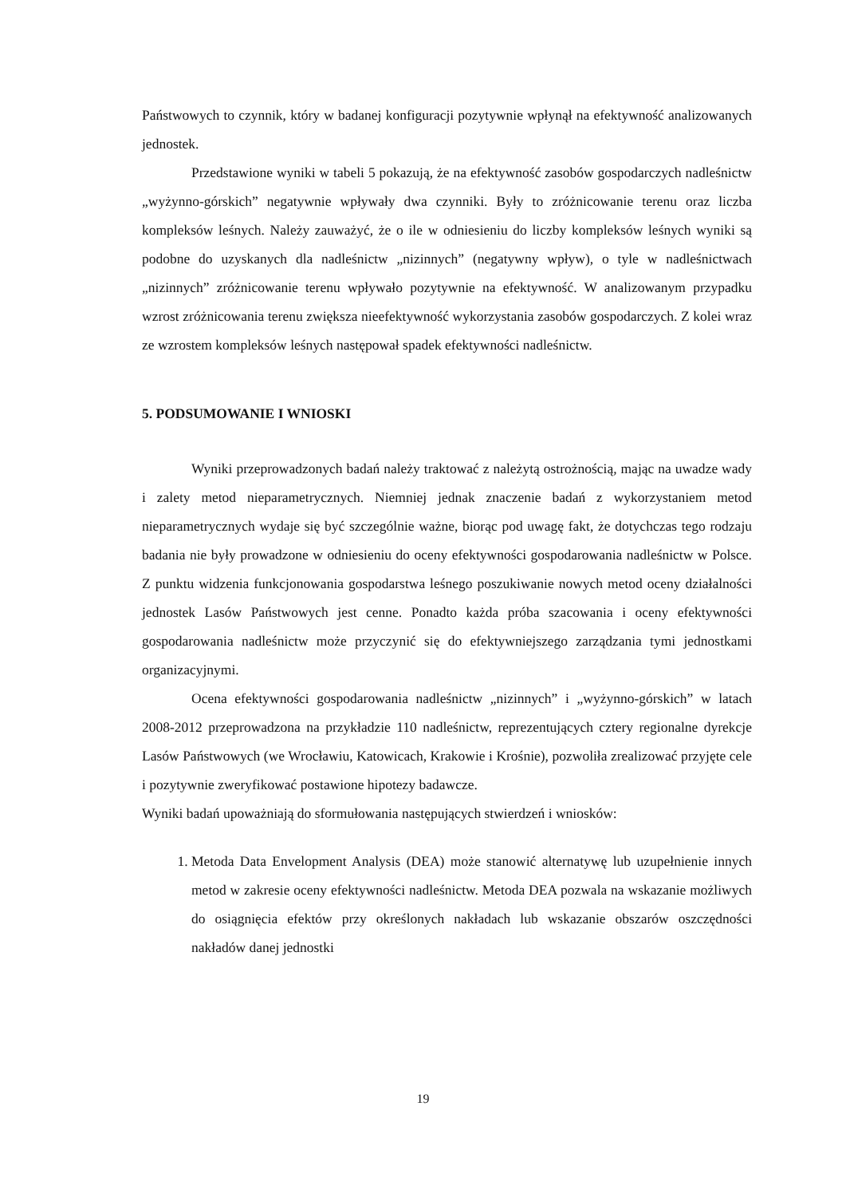Państwowych to czynnik, który w badanej konfiguracji pozytywnie wpłynął na efektywność analizowanych jednostek.
Przedstawione wyniki w tabeli 5 pokazują, że na efektywność zasobów gospodarczych nadleśnictw „wyżynno-górskich” negatywnie wpływały dwa czynniki. Były to zróżnicowanie terenu oraz liczba kompleksów leśnych. Należy zauważyć, że o ile w odniesieniu do liczby kompleksów leśnych wyniki są podobne do uzyskanych dla nadleśnictw „nizinnych” (negatywny wpływ), o tyle w nadleśnictwach „nizinnych” zróżnicowanie terenu wpływało pozytywnie na efektywność. W analizowanym przypadku wzrost zróżnicowania terenu zwiększa nieefektywność wykorzystania zasobów gospodarczych. Z kolei wraz ze wzrostem kompleksów leśnych następował spadek efektywności nadleśnictw.
5. PODSUMOWANIE I WNIOSKI
Wyniki przeprowadzonych badań należy traktować z należytą ostrożnością, mając na uwadze wady i zalety metod nieparametrycznych. Niemniej jednak znaczenie badań z wykorzystaniem metod nieparametrycznych wydaje się być szczególnie ważne, biorąc pod uwagę fakt, że dotychczas tego rodzaju badania nie były prowadzone w odniesieniu do oceny efektywności gospodarowania nadleśnictw w Polsce. Z punktu widzenia funkcjonowania gospodarstwa leśnego poszukiwanie nowych metod oceny działalności jednostek Lasów Państwowych jest cenne. Ponadto każda próba szacowania i oceny efektywności gospodarowania nadleśnictw może przyczynić się do efektywniejszego zarządzania tymi jednostkami organizacyjnymi.
Ocena efektywności gospodarowania nadleśnictw „nizinnych” i „wyżynno-górskich” w latach 2008-2012 przeprowadzona na przykładzie 110 nadleśnictw, reprezentujących cztery regionalne dyrekcje Lasów Państwowych (we Wrocławiu, Katowicach, Krakowie i Krośnie), pozwoliła zrealizować przyjęte cele i pozytywnie zweryfikować postawione hipotezy badawcze.
Wyniki badań upoważniają do sformułowania następujących stwierdzeń i wniosków:
1. Metoda Data Envelopment Analysis (DEA) może stanowić alternatywę lub uzupełnienie innych metod w zakresie oceny efektywności nadleśnictw. Metoda DEA pozwala na wskazanie możliwych do osiągnięcia efektów przy określonych nakładach lub wskazanie obszarów oszczędności nakładów danej jednostki
19